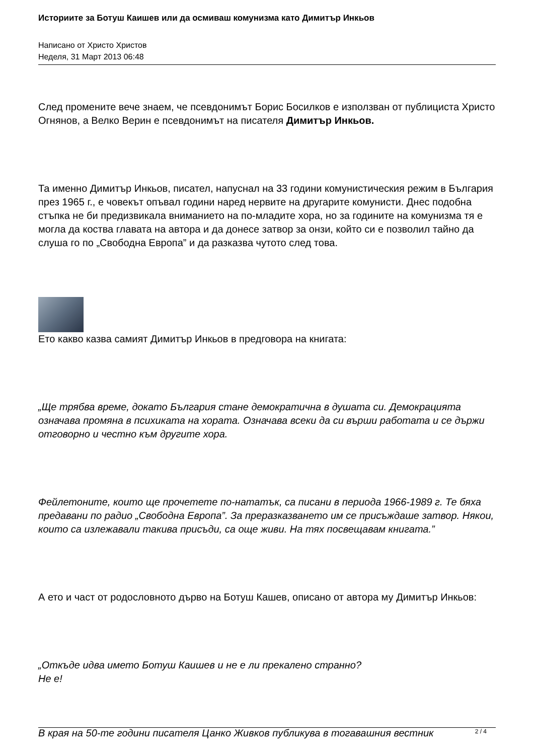Историите за Ботуш Каишев или да осмиваш комунизма като Димитър Инкьов
Написано от Христо Христов
Неделя, 31 Март 2013 06:48
След промените вече знаем, че псевдонимът Борис Босилков е използван от публициста Христо Огнянов, а Велко Верин е псевдонимът на писателя Димитър Инкьов.
Та именно Димитър Инкьов, писател, напуснал на 33 години комунистическия режим в България през 1965 г., е човекът опъвал години наред нервите на другарите комунисти. Днес подобна стъпка не би предизвикала вниманието на по-младите хора, но за годините на комунизма тя е могла да коства главата на автора и да донесе затвор за онзи, който си е позволил тайно да слуша го по „Свободна Европа” и да разказва чутото след това.
Ето какво казва самият Димитър Инкьов в предговора на книгата:
„Ще трябва време, докато България стане демократична в душата си. Демокрацията означава промяна в психиката на хората. Означава всеки да си върши работата и се държи отговорно и честно към другите хора.
Фейлетоните, които ще прочетете по-нататък, са писани в периода 1966-1989 г. Те бяха предавани по радио „Свободна Европа”. За преразказването им се присъждаше затвор. Някои, които са излежавали такива присъди, са още живи. На тях посвещавам книгата.”
А ето и част от родословното дърво на Ботуш Кашев, описано от автора му Димитър Инкьов:
„Откъде идва името Ботуш Каишев и не е ли прекалено странно?
Не е!
В края на 50-те години писателя Цанко Живков публикува в тогавашния вестник
2 / 4